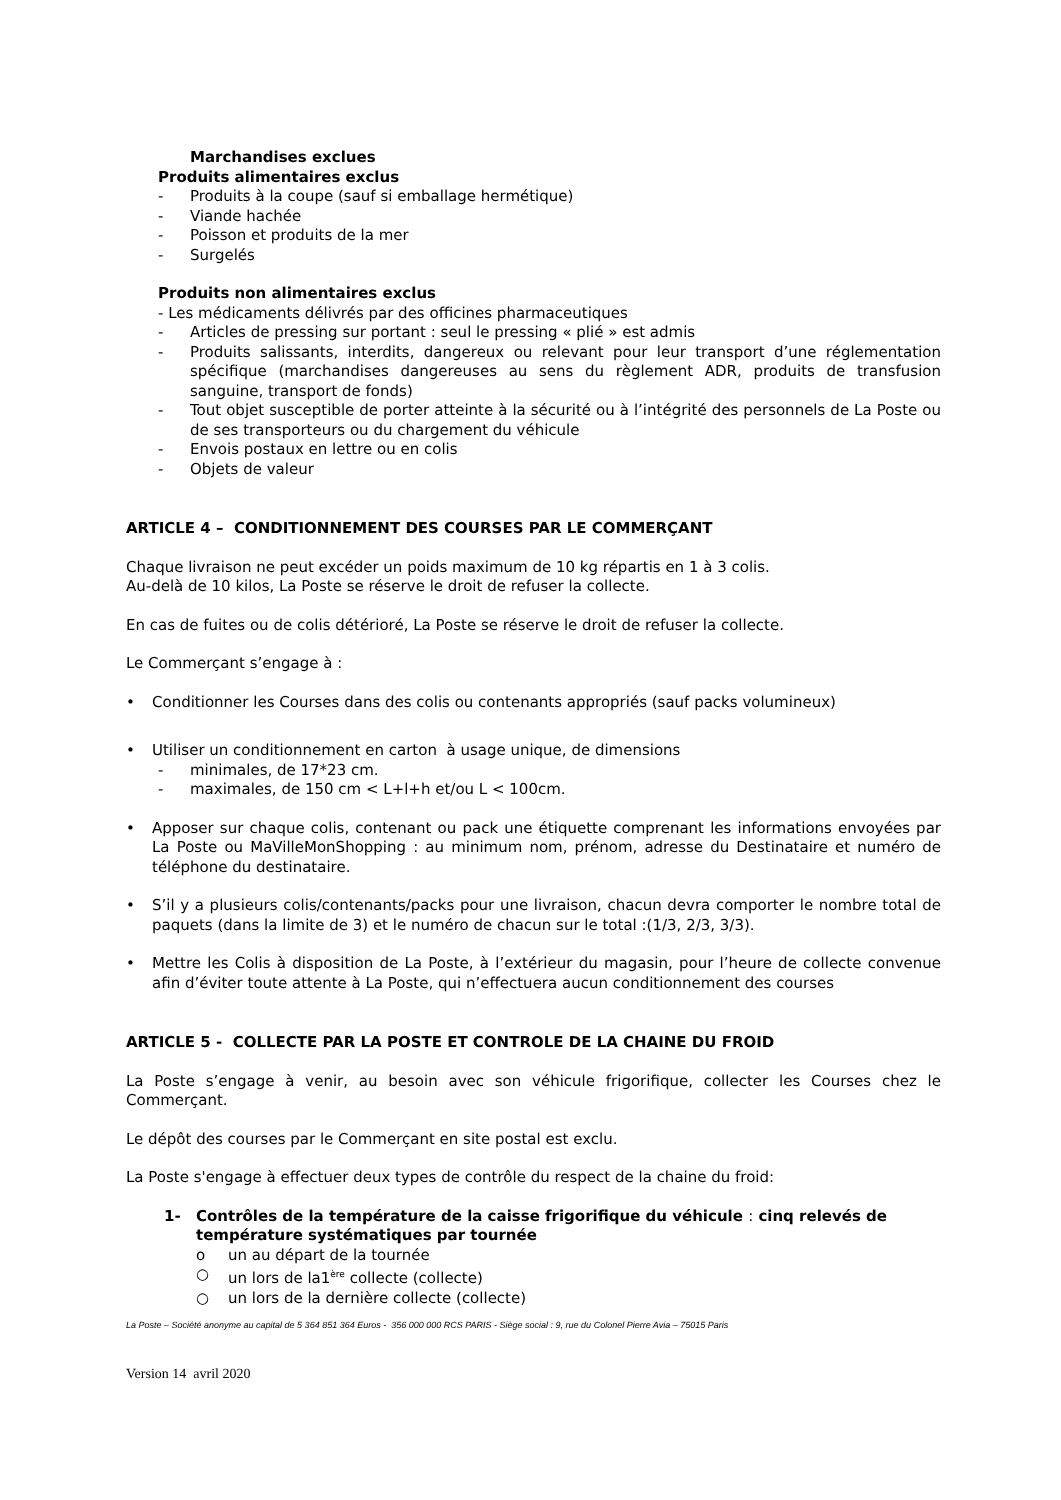Marchandises exclues
Produits alimentaires exclus
- Produits à la coupe (sauf si emballage hermétique)
- Viande hachée
- Poisson et produits de la mer
- Surgelés
Produits non alimentaires exclus
- Les médicaments délivrés par des officines pharmaceutiques
- Articles de pressing sur portant : seul le pressing « plié » est admis
- Produits salissants, interdits, dangereux ou relevant pour leur transport d’une réglementation spécifique (marchandises dangereuses au sens du règlement ADR, produits de transfusion sanguine, transport de fonds)
- Tout objet susceptible de porter atteinte à la sécurité ou à l’intégrité des personnels de La Poste ou de ses transporteurs ou du chargement du véhicule
- Envois postaux en lettre ou en colis
- Objets de valeur
ARTICLE 4 – CONDITIONNEMENT DES COURSES PAR LE COMMERÇANT
Chaque livraison ne peut excéder un poids maximum de 10 kg répartis en 1 à 3 colis.
Au-delà de 10 kilos, La Poste se réserve le droit de refuser la collecte.
En cas de fuites ou de colis détérioré, La Poste se réserve le droit de refuser la collecte.
Le Commerçant s’engage à :
• Conditionner les Courses dans des colis ou contenants appropriés (sauf packs volumineux)
• Utiliser un conditionnement en carton à usage unique, de dimensions
- minimales, de 17*23 cm.
- maximales, de 150 cm < L+l+h et/ou L < 100cm.
• Apposer sur chaque colis, contenant ou pack une étiquette comprenant les informations envoyées par La Poste ou MaVilleMonShopping : au minimum nom, prénom, adresse du Destinataire et numéro de téléphone du destinataire.
• S’il y a plusieurs colis/contenants/packs pour une livraison, chacun devra comporter le nombre total de paquets (dans la limite de 3) et le numéro de chacun sur le total :(1/3, 2/3, 3/3).
• Mettre les Colis à disposition de La Poste, à l’extérieur du magasin, pour l’heure de collecte convenue afin d’éviter toute attente à La Poste, qui n’effectuera aucun conditionnement des courses
ARTICLE 5 - COLLECTE PAR LA POSTE ET CONTROLE DE LA CHAINE DU FROID
La Poste s’engage à venir, au besoin avec son véhicule frigorifique, collecter les Courses chez le Commerçant.
Le dépôt des courses par le Commerçant en site postal est exclu.
La Poste s'engage à effectuer deux types de contrôle du respect de la chaine du froid:
1- Contrôles de la température de la caisse frigorifique du véhicule : cinq relevés de température systématiques par tournée
o un au départ de la tournée
○ un lors de la1<sup>ère</sup> collecte (collecte)
○ un lors de la dernière collecte (collecte)
La Poste – Société anonyme au capital de 5 364 851 364 Euros - 356 000 000 RCS PARIS - Siège social : 9, rue du Colonel Pierre Avia – 75015 Paris
Version 14 avril 2020